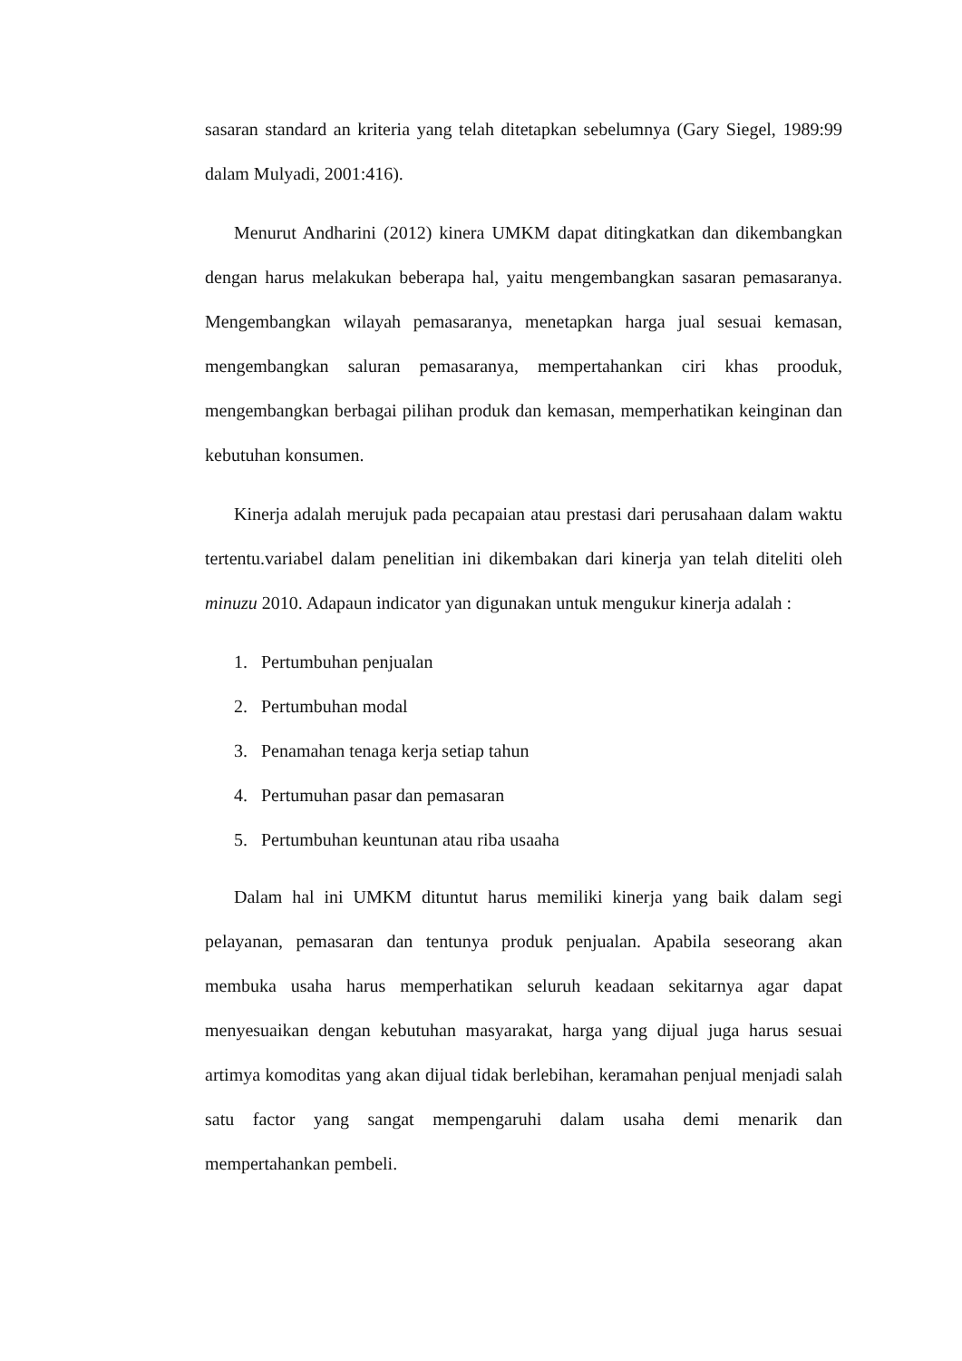sasaran standard an kriteria yang telah ditetapkan sebelumnya (Gary Siegel, 1989:99 dalam Mulyadi, 2001:416).
Menurut Andharini (2012) kinera UMKM dapat ditingkatkan dan dikembangkan dengan harus melakukan beberapa hal, yaitu mengembangkan sasaran pemasaranya. Mengembangkan wilayah pemasaranya, menetapkan harga jual sesuai kemasan, mengembangkan saluran pemasaranya, mempertahankan ciri khas prooduk, mengembangkan berbagai pilihan produk dan kemasan, memperhatikan keinginan dan kebutuhan konsumen.
Kinerja adalah merujuk pada pecapaian atau prestasi dari perusahaan dalam waktu tertentu.variabel dalam penelitian ini dikembakan dari kinerja yan telah diteliti oleh minuzu 2010. Adapaun indicator yan digunakan untuk mengukur kinerja adalah :
1. Pertumbuhan penjualan
2. Pertumbuhan modal
3. Penamahan tenaga kerja setiap tahun
4. Pertumuhan pasar dan pemasaran
5. Pertumbuhan keuntunan atau riba usaaha
Dalam hal ini UMKM dituntut harus memiliki kinerja yang baik dalam segi pelayanan, pemasaran dan tentunya produk penjualan. Apabila seseorang akan membuka usaha harus memperhatikan seluruh keadaan sekitarnya agar dapat menyesuaikan dengan kebutuhan masyarakat, harga yang dijual juga harus sesuai artimya komoditas yang akan dijual tidak berlebihan, keramahan penjual menjadi salah satu factor yang sangat mempengaruhi dalam usaha demi menarik dan mempertahankan pembeli.